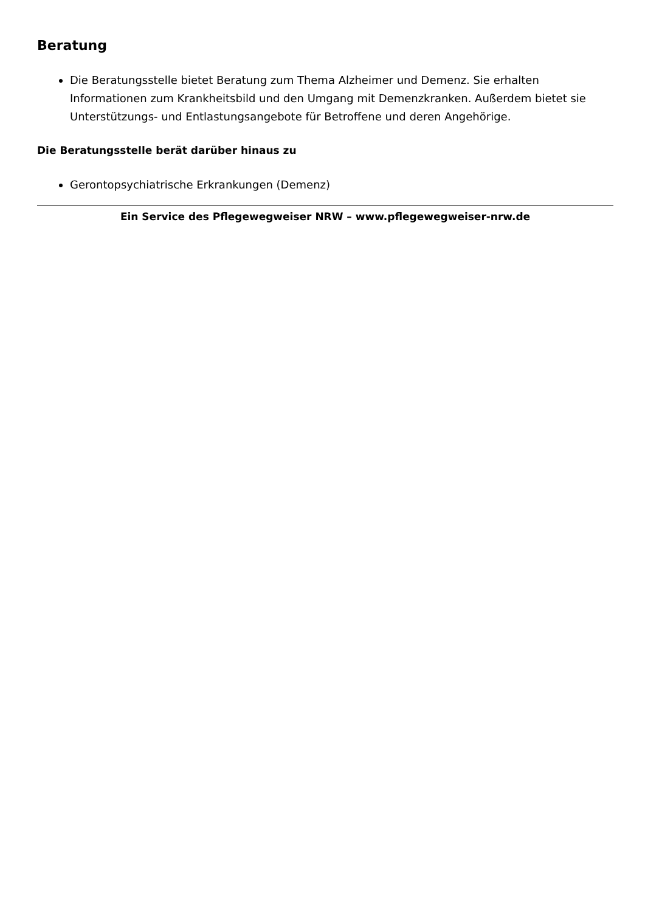Beratung
Die Beratungsstelle bietet Beratung zum Thema Alzheimer und Demenz. Sie erhalten Informationen zum Krankheitsbild und den Umgang mit Demenzkranken. Außerdem bietet sie Unterstützungs- und Entlastungsangebote für Betroffene und deren Angehörige.
Die Beratungsstelle berät darüber hinaus zu
Gerontopsychiatrische Erkrankungen (Demenz)
Ein Service des Pflegewegweiser NRW – www.pflegewegweiser-nrw.de